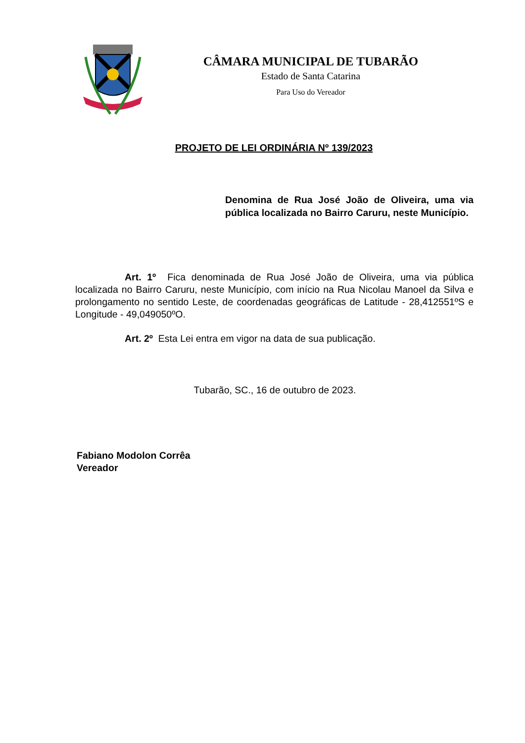CÂMARA MUNICIPAL DE TUBARÃO
Estado de Santa Catarina
Para Uso do Vereador
PROJETO DE LEI ORDINÁRIA Nº 139/2023
Denomina de Rua José João de Oliveira, uma via pública localizada no Bairro Caruru, neste Município.
Art. 1º Fica denominada de Rua José João de Oliveira, uma via pública localizada no Bairro Caruru, neste Município, com início na Rua Nicolau Manoel da Silva e prolongamento no sentido Leste, de coordenadas geográficas de Latitude - 28,412551ºS e Longitude - 49,049050ºO.
Art. 2º Esta Lei entra em vigor na data de sua publicação.
Tubarão, SC., 16 de outubro de 2023.
Fabiano Modolon Corrêa
Vereador